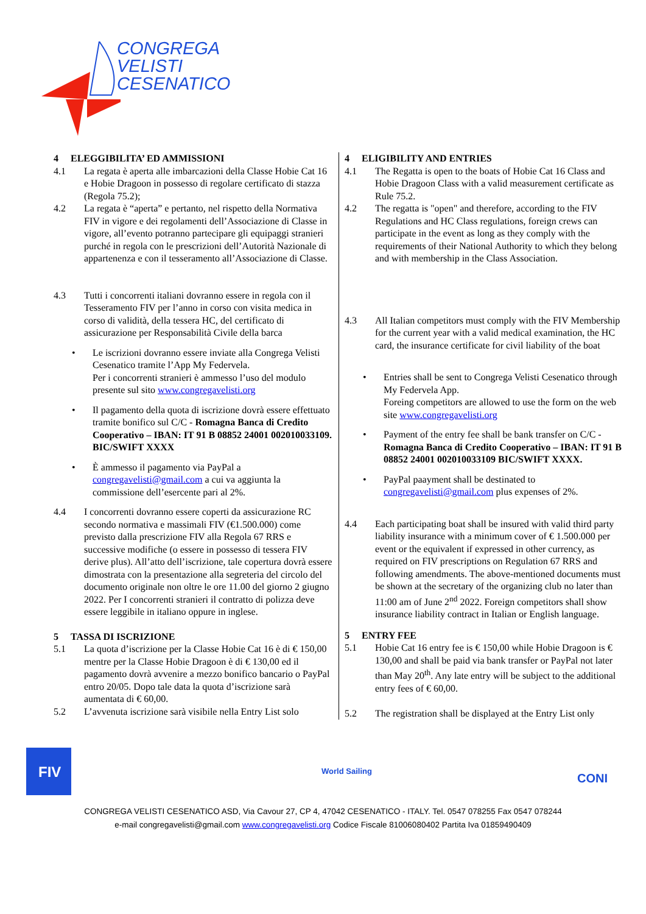CONGREGA
VELISTI
CESENATICO
4 ELEGGIBILITA’ ED AMMISSIONI
4.1 La regata è aperta alle imbarcazioni della Classe Hobie Cat 16 e Hobie Dragoon in possesso di regolare certificato di stazza (Regola 75.2);
4.2 La regata è “aperta” e pertanto, nel rispetto della Normativa FIV in vigore e dei regolamenti dell’Associazione di Classe in vigore, all’evento potranno partecipare gli equipaggi stranieri purché in regola con le prescrizioni dell’Autorità Nazionale di appartenenza e con il tesseramento all’Associazione di Classe.
4.3 Tutti i concorrenti italiani dovranno essere in regola con il Tesseramento FIV per l’anno in corso con visita medica in corso di validità, della tessera HC, del certificato di assicurazione per Responsabilità Civile della barca
• Le iscrizioni dovranno essere inviate alla Congrega Velisti Cesenatico tramite l’App My Federvela.
Per i concorrenti stranieri è ammesso l’uso del modulo presente sul sito www.congregavelisti.org
• Il pagamento della quota di iscrizione dovrà essere effettuato tramite bonifico sul C/C - Romagna Banca di Credito Cooperativo – IBAN: IT 91 B 08852 24001 002010033109. BIC/SWIFT XXXX
• È ammesso il pagamento via PayPal a congregavelisti@gmail.com a cui va aggiunta la commissione dell’esercente pari al 2%.
4.4 I concorrenti dovranno essere coperti da assicurazione RC secondo normativa e massimali FIV (€1.500.000) come previsto dalla prescrizione FIV alla Regola 67 RRS e successive modifiche (o essere in possesso di tessera FIV derive plus). All’atto dell’iscrizione, tale copertura dovrà essere dimostrata con la presentazione alla segreteria del circolo del documento originale non oltre le ore 11.00 del giorno 2 giugno 2022. Per I concorrenti stranieri il contratto di polizza deve essere leggibile in italiano oppure in inglese.
5 TASSA DI ISCRIZIONE
5.1 La quota d’iscrizione per la Classe Hobie Cat 16 è di € 150,00 mentre per la Classe Hobie Dragoon è di € 130,00 ed il pagamento dovrà avvenire a mezzo bonifico bancario o PayPal entro 20/05. Dopo tale data la quota d’iscrizione sarà aumentata di € 60,00.
5.2 L’avvenuta iscrizione sarà visibile nella Entry List solo
4 ELIGIBILITY AND ENTRIES
4.1 The Regatta is open to the boats of Hobie Cat 16 Class and Hobie Dragoon Class with a valid measurement certificate as Rule 75.2.
4.2 The regatta is "open" and therefore, according to the FIV Regulations and HC Class regulations, foreign crews can participate in the event as long as they comply with the requirements of their National Authority to which they belong and with membership in the Class Association.
4.3 All Italian competitors must comply with the FIV Membership for the current year with a valid medical examination, the HC card, the insurance certificate for civil liability of the boat
• Entries shall be sent to Congrega Velisti Cesenatico through My Federvela App.
Foreing competitors are allowed to use the form on the web site www.congregavelisti.org
• Payment of the entry fee shall be bank transfer on C/C - Romagna Banca di Credito Cooperativo – IBAN: IT 91 B 08852 24001 002010033109 BIC/SWIFT XXXX.
• PayPal paayment shall be destinated to congregavelisti@gmail.com plus expenses of 2%.
4.4 Each participating boat shall be insured with valid third party liability insurance with a minimum cover of € 1.500.000 per event or the equivalent if expressed in other currency, as required on FIV prescriptions on Regulation 67 RRS and following amendments. The above-mentioned documents must be shown at the secretary of the organizing club no later than 11:00 am of June 2<sup>nd</sup> 2022. Foreign competitors shall show insurance liability contract in Italian or English language.
5 ENTRY FEE
5.1 Hobie Cat 16 entry fee is € 150,00 while Hobie Dragoon is € 130,00 and shall be paid via bank transfer or PayPal not later than May 20<sup>th</sup>. Any late entry will be subject to the additional entry fees of € 60,00.
5.2 The registration shall be displayed at the Entry List only
FIV
World Sailing
CONI
CONGREGA VELISTI CESENATICO ASD, Via Cavour 27, CP 4, 47042 CESENATICO - ITALY. Tel. 0547 078255 Fax 0547 078244
e-mail congregavelisti@gmail.com www.congregavelisti.org Codice Fiscale 81006080402 Partita Iva 01859490409